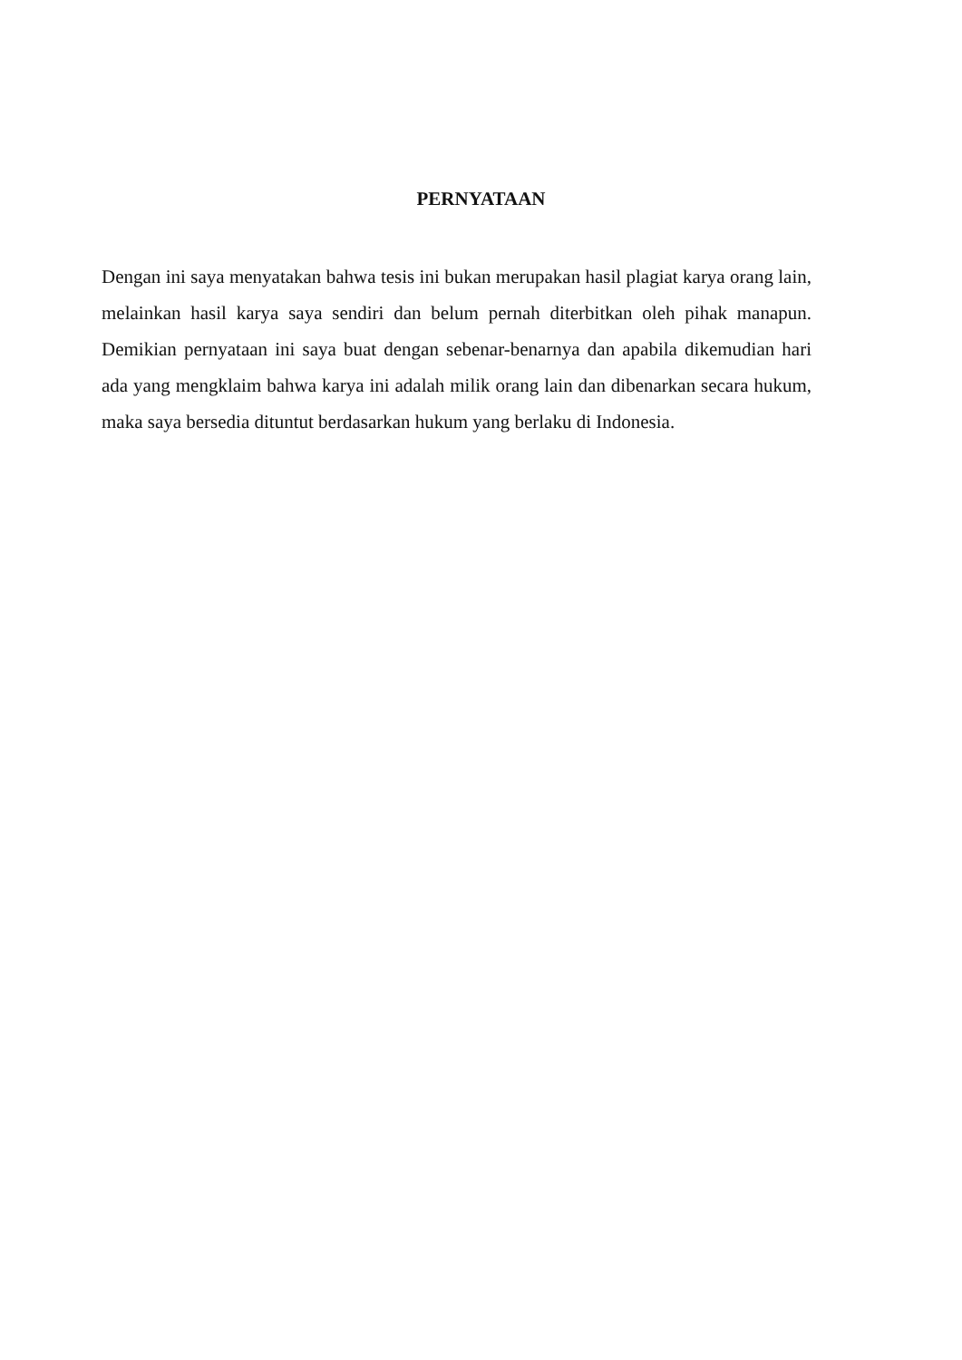PERNYATAAN
Dengan ini saya menyatakan bahwa tesis ini bukan merupakan hasil plagiat karya orang lain, melainkan hasil karya saya sendiri dan belum pernah diterbitkan oleh pihak manapun. Demikian pernyataan ini saya buat dengan sebenar-benarnya dan apabila dikemudian hari ada yang mengklaim bahwa karya ini adalah milik orang lain dan dibenarkan secara hukum, maka saya bersedia dituntut berdasarkan hukum yang berlaku di Indonesia.